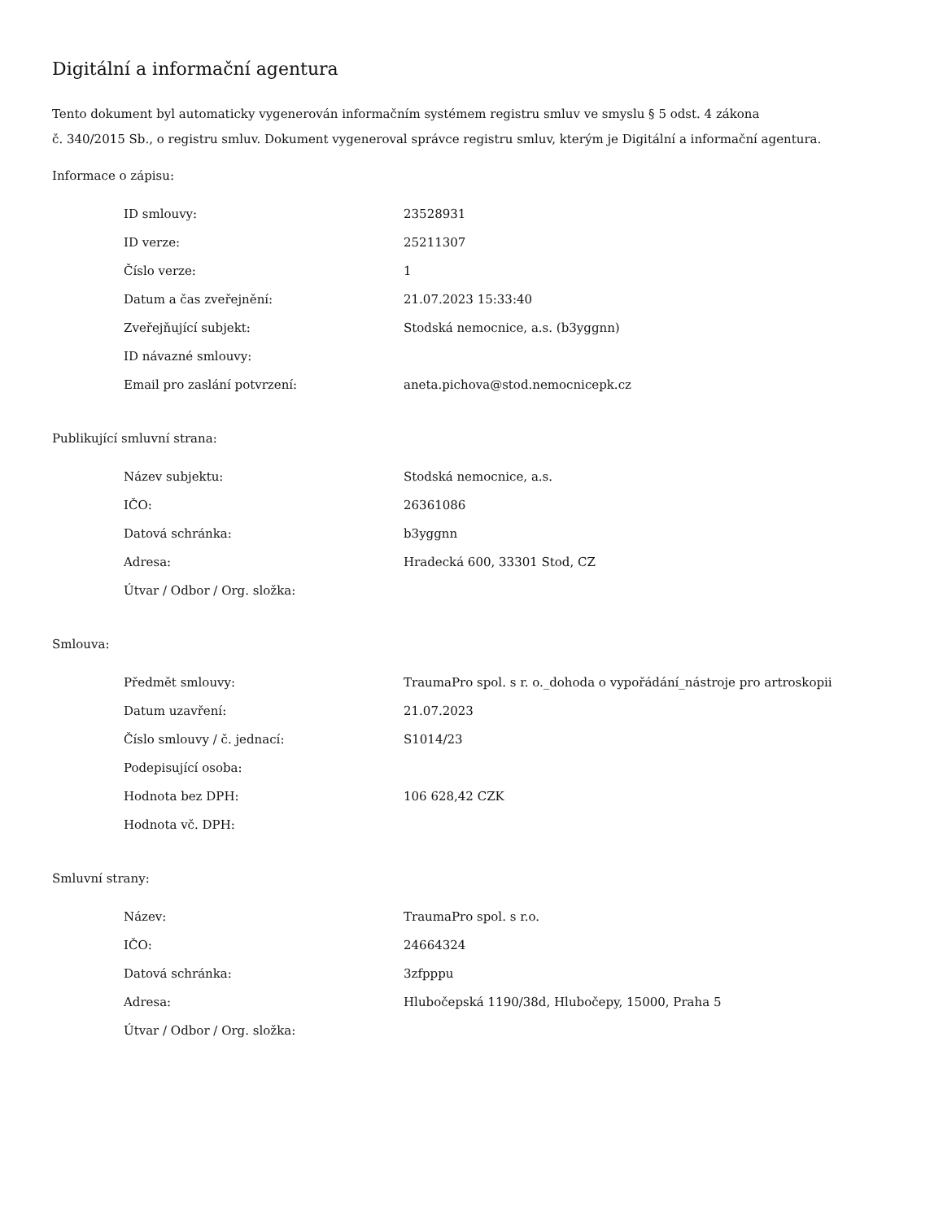Digitální a informační agentura
Tento dokument byl automaticky vygenerován informačním systémem registru smluv ve smyslu § 5 odst. 4 zákona
č. 340/2015 Sb., o registru smluv. Dokument vygeneroval správce registru smluv, kterým je Digitální a informační agentura.
Informace o zápisu:
| ID smlouvy: | 23528931 |
| ID verze: | 25211307 |
| Číslo verze: | 1 |
| Datum a čas zveřejnění: | 21.07.2023 15:33:40 |
| Zveřejňující subjekt: | Stodská nemocnice, a.s. (b3yggnn) |
| ID návazné smlouvy: | |
| Email pro zaslání potvrzení: | aneta.pichova@stod.nemocnicepk.cz |
Publikující smluvní strana:
| Název subjektu: | Stodská nemocnice, a.s. |
| IČO: | 26361086 |
| Datová schránka: | b3yggnn |
| Adresa: | Hradecká 600, 33301 Stod, CZ |
| Útvar / Odbor / Org. složka: | |
Smlouva:
| Předmět smlouvy: | TraumaPro spol. s r. o._dohoda o vypořádání_nástroje pro artroskopii |
| Datum uzavření: | 21.07.2023 |
| Číslo smlouvy / č. jednací: | S1014/23 |
| Podepisující osoba: | |
| Hodnota bez DPH: | 106 628,42 CZK |
| Hodnota vč. DPH: | |
Smluvní strany:
| Název: | TraumaPro spol. s r.o. |
| IČO: | 24664324 |
| Datová schránka: | 3zfpppu |
| Adresa: | Hlubočepská 1190/38d, Hlubočepy, 15000, Praha 5 |
| Útvar / Odbor / Org. složka: | |